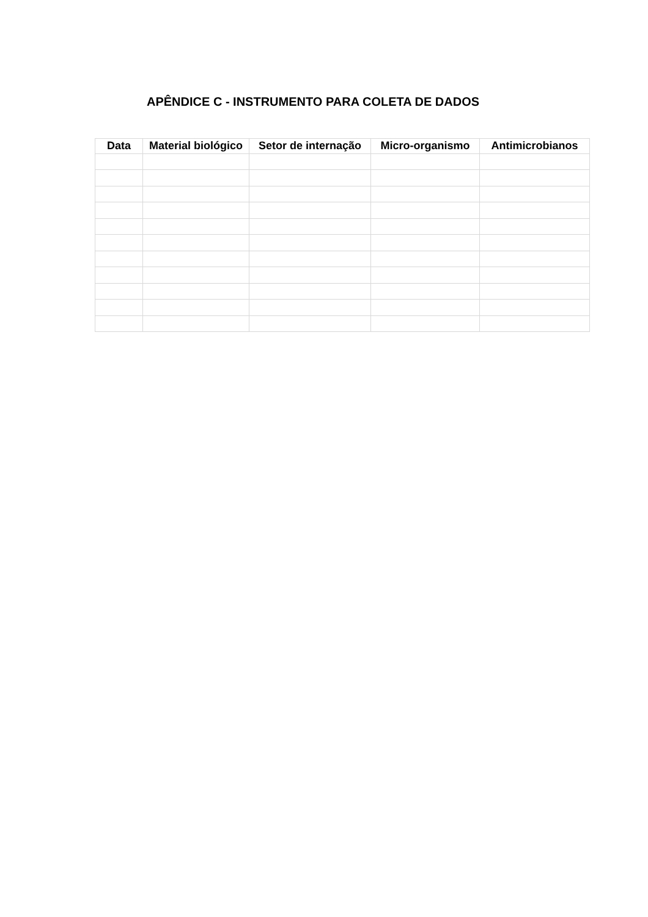APÊNDICE C - INSTRUMENTO PARA COLETA DE DADOS
| Data | Material biológico | Setor de internação | Micro-organismo | Antimicrobianos |
| --- | --- | --- | --- | --- |